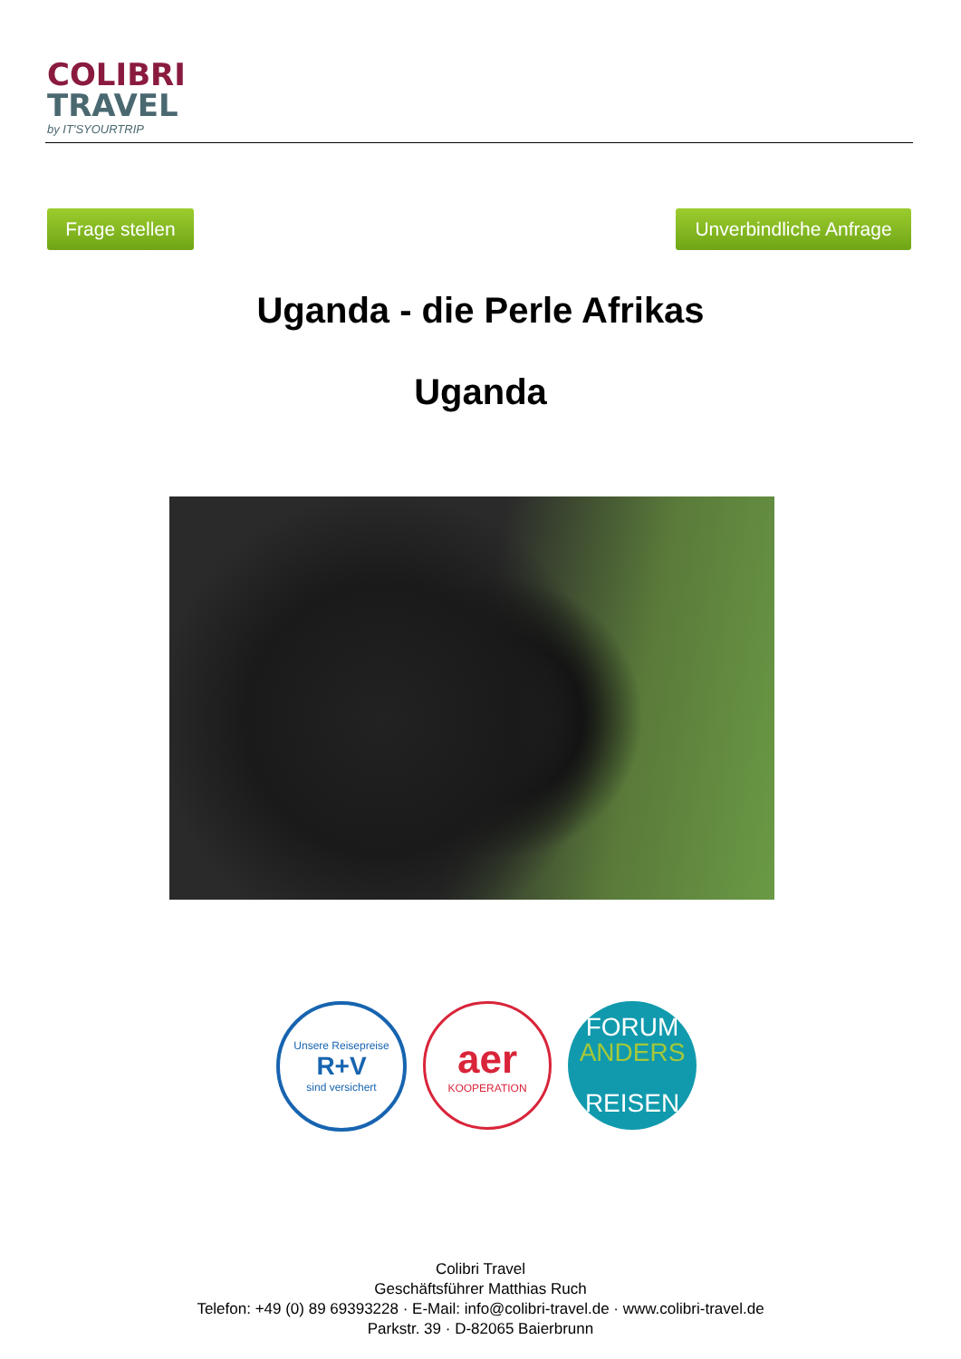COLIBRI
TRAVEL
by IT'SYOURTRIP
Frage stellen
Unverbindliche Anfrage
Uganda - die Perle Afrikas
Uganda
Unsere Reisepreise
R+V
sind versichert
aer
KOOPERATION
FORUM
ANDERS
REISEN
Colibri Travel
Geschäftsführer Matthias Ruch
Telefon: +49 (0) 89 69393228 · E-Mail: info@colibri-travel.de · www.colibri-travel.de
Parkstr. 39 · D-82065 Baierbrunn